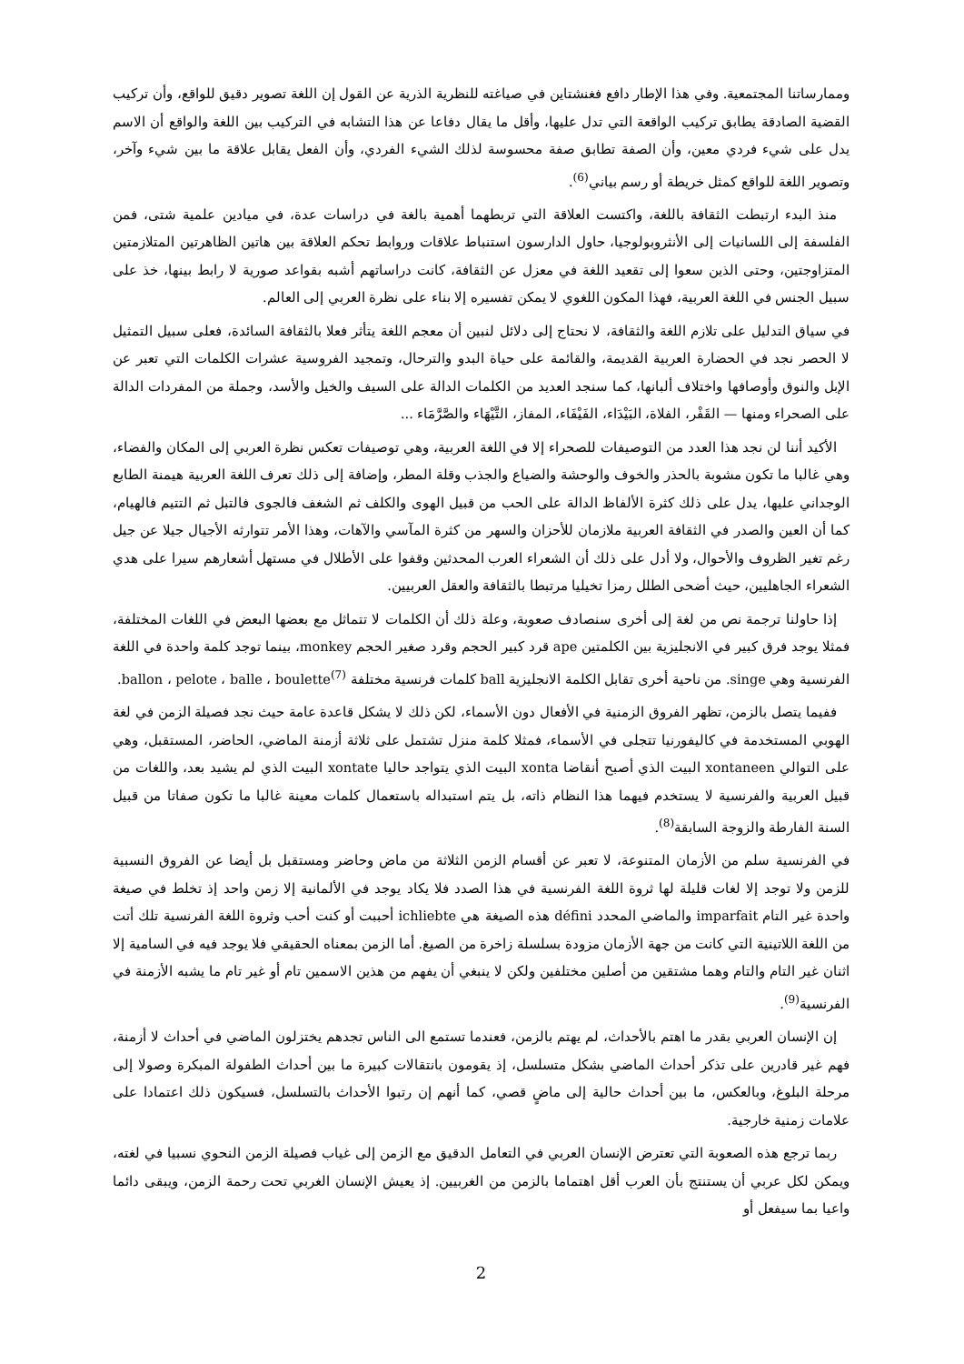وممارساتنا المجتمعية. وفي هذا الإطار دافع فغنشتاين في صياغته للنظرية الذرية عن القول إن اللغة تصوير دقيق للواقع، وأن تركيب القضية الصادقة يطابق تركيب الواقعة التي تدل عليها، وأقل ما يقال دفاعا عن هذا التشابه في التركيب بين اللغة والواقع أن الاسم يدل على شيء فردي معين، وأن الصفة تطابق صفة محسوسة لذلك الشيء الفردي، وأن الفعل يقابل علاقة ما بين شيء وآخر، وتصوير اللغة للواقع كمثل خريطة أو رسم بياني<sup>(6)</sup>.
منذ البدء ارتبطت الثقافة باللغة، واكتست العلاقة التي تربطهما أهمية بالغة في دراسات عدة، في ميادين علمية شتى، فمن الفلسفة إلى اللسانيات إلى الأنثروبولوجيا، حاول الدارسون استنباط علاقات وروابط تحكم العلاقة بين هاتين الظاهرتين المتلازمتين المتزاوجتين، وحتى الذين سعوا إلى تقعيد اللغة في معزل عن الثقافة، كانت دراساتهم أشبه بقواعد صورية لا رابط بينها، خذ على سبيل الجنس في اللغة العربية، فهذا المكون اللغوي لا يمكن تفسيره إلا بناء على نظرة العربي إلى العالم.
في سياق التدليل على تلازم اللغة والثقافة، لا نحتاج إلى دلائل لنبين أن معجم اللغة يتأثر فعلا بالثقافة السائدة، فعلى سبيل التمثيل لا الحصر نجد في الحضارة العربية القديمة، والقائمة على حياة البدو والترحال، وتمجيد الفروسية عشرات الكلمات التي تعبر عن الإبل والنوق وأوصافها واختلاف ألبانها، كما سنجد العديد من الكلمات الدالة على السيف والخيل والأسد، وجملة من المفردات الدالة على الصحراء ومنها — القَفْر، الفلاة، البَيْدَاء، الفَيْفَاء، المفاز، التَّيْهَاء والصَّرَّمَاء ...
الأكيد أننا لن نجد هذا العدد من التوصيفات للصحراء إلا في اللغة العربية، وهي توصيفات تعكس نظرة العربي إلى المكان والفضاء، وهي غالبا ما تكون مشوبة بالحذر والخوف والوحشة والضياع والجذب وقلة المطر، وإضافة إلى ذلك تعرف اللغة العربية هيمنة الطابع الوجداني عليها، يدل على ذلك كثرة الألفاظ الدالة على الحب من قبيل الهوى والكلف ثم الشغف فالجوى فالتبل ثم التتيم فالهيام، كما أن العين والصدر في الثقافة العربية ملازمان للأحزان والسهر من كثرة المآسي والآهات، وهذا الأمر تتوارثه الأجيال جيلا عن جيل رغم تغير الظروف والأحوال، ولا أدل على ذلك أن الشعراء العرب المحدثين وقفوا على الأطلال في مستهل أشعارهم سيرا على هدي الشعراء الجاهليين، حيث أضحى الطلل رمزا تخيليا مرتبطا بالثقافة والعقل العربيين.
إذا حاولنا ترجمة نص من لغة إلى أخرى سنصادف صعوبة، وعلة ذلك أن الكلمات لا تتماثل مع بعضها البعض في اللغات المختلفة، فمثلا يوجد فرق كبير في الانجليزية بين الكلمتين ape قرد كبير الحجم وقرد صغير الحجم monkey، بينما توجد كلمة واحدة في اللغة الفرنسية وهي singe. من ناحية أخرى تقابل الكلمة الانجليزية ball كلمات فرنسية مختلفة ballon ، pelote ، balle ، boulette<sup>(7)</sup>.
ففيما يتصل بالزمن، تظهر الفروق الزمنية في الأفعال دون الأسماء، لكن ذلك لا يشكل قاعدة عامة حيث نجد فصيلة الزمن في لغة الهوبي المستخدمة في كاليفورنيا تتجلى في الأسماء، فمثلا كلمة منزل تشتمل على ثلاثة أزمنة الماضي، الحاضر، المستقبل، وهي على التوالي xontaneen البيت الذي أصبح أنقاضا xonta البيت الذي يتواجد حاليا xontate البيت الذي لم يشيد بعد، واللغات من قبيل العربية والفرنسية لا يستخدم فيهما هذا النظام ذاته، بل يتم استبداله باستعمال كلمات معينة غالبا ما تكون صفاتا من قبيل السنة الفارطة والزوجة السابقة<sup>(8)</sup>.
في الفرنسية سلم من الأزمان المتنوعة، لا تعبر عن أقسام الزمن الثلاثة من ماض وحاضر ومستقبل بل أيضا عن الفروق النسبية للزمن ولا توجد إلا لغات قليلة لها ثروة اللغة الفرنسية في هذا الصدد فلا يكاد يوجد في الألمانية إلا زمن واحد إذ تخلط في صيغة واحدة غير التام imparfait والماضي المحدد défini هذه الصيغة هي ichliebte أحببت أو كنت أحب وثروة اللغة الفرنسية تلك أتت من اللغة اللاتينية التي كانت من جهة الأزمان مزودة بسلسلة زاخرة من الصيغ. أما الزمن بمعناه الحقيقي فلا يوجد فيه في السامية إلا اثنان غير التام والتام وهما مشتقين من أصلين مختلفين ولكن لا ينبغي أن يفهم من هذين الاسمين تام أو غير تام ما يشبه الأزمنة في الفرنسية<sup>(9)</sup>.
إن الإنسان العربي بقدر ما اهتم بالأحداث، لم يهتم بالزمن، فعندما تستمع الى الناس تجدهم يختزلون الماضي في أحداث لا أزمنة، فهم غير قادرين على تذكر أحداث الماضي بشكل متسلسل، إذ يقومون بانتقالات كبيرة ما بين أحداث الطفولة المبكرة وصولا إلى مرحلة البلوغ، وبالعكس، ما بين أحداث حالية إلى ماضٍ قصي، كما أنهم إن رتبوا الأحداث بالتسلسل، فسيكون ذلك اعتمادا على علامات زمنية خارجية.
ربما ترجع هذه الصعوبة التي تعترض الإنسان العربي في التعامل الدقيق مع الزمن إلى غياب فصيلة الزمن النحوي نسبيا في لغته، ويمكن لكل عربي أن يستنتج بأن العرب أقل اهتماما بالزمن من الغربيين. إذ يعيش الإنسان الغربي تحت رحمة الزمن، ويبقى دائما واعيا بما سيفعل أو
2